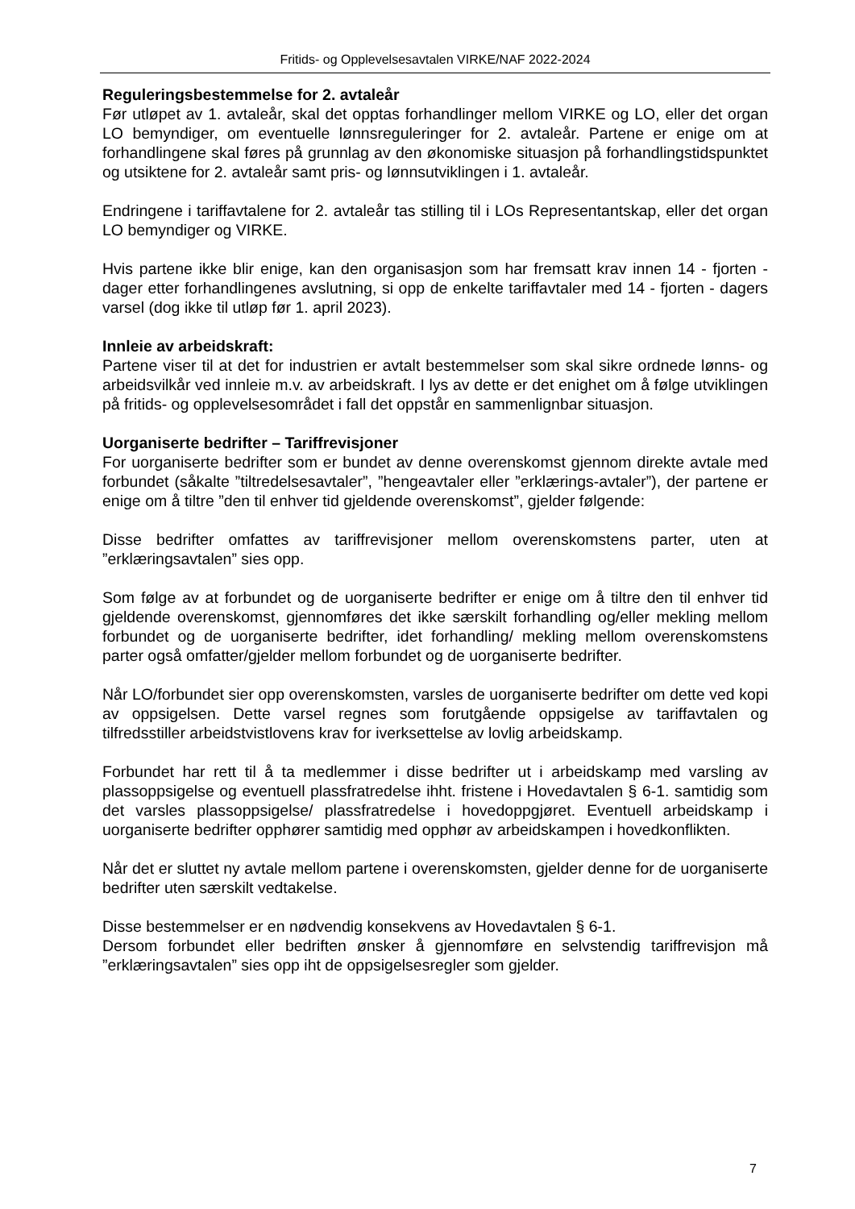Fritids- og Opplevelsesavtalen VIRKE/NAF 2022-2024
Reguleringsbestemmelse for 2. avtaleår
Før utløpet av 1. avtaleår, skal det opptas forhandlinger mellom VIRKE og LO, eller det organ LO bemyndiger, om eventuelle lønnsreguleringer for 2. avtaleår. Partene er enige om at forhandlingene skal føres på grunnlag av den økonomiske situasjon på forhandlingstidspunktet og utsiktene for 2. avtaleår samt pris- og lønnsutviklingen i 1. avtaleår.
Endringene i tariffavtalene for 2. avtaleår tas stilling til i LOs Representantskap, eller det organ LO bemyndiger og VIRKE.
Hvis partene ikke blir enige, kan den organisasjon som har fremsatt krav innen 14 - fjorten - dager etter forhandlingenes avslutning, si opp de enkelte tariffavtaler med 14 - fjorten - dagers varsel (dog ikke til utløp før 1. april 2023).
Innleie av arbeidskraft:
Partene viser til at det for industrien er avtalt bestemmelser som skal sikre ordnede lønns- og arbeidsvilkår ved innleie m.v. av arbeidskraft. I lys av dette er det enighet om å følge utviklingen på fritids- og opplevelsesområdet i fall det oppstår en sammenlignbar situasjon.
Uorganiserte bedrifter – Tariffrevisjoner
For uorganiserte bedrifter som er bundet av denne overenskomst gjennom direkte avtale med forbundet (såkalte ”tiltredelsesavtaler”, ”hengeavtaler eller ”erklærings-avtaler”), der partene er enige om å tiltre ”den til enhver tid gjeldende overenskomst”, gjelder følgende:
Disse bedrifter omfattes av tariffrevisjoner mellom overenskomstens parter, uten at ”erklæringsavtalen” sies opp.
Som følge av at forbundet og de uorganiserte bedrifter er enige om å tiltre den til enhver tid gjeldende overenskomst, gjennomføres det ikke særskilt forhandling og/eller mekling mellom forbundet og de uorganiserte bedrifter, idet forhandling/ mekling mellom overenskomstens parter også omfatter/gjelder mellom forbundet og de uorganiserte bedrifter.
Når LO/forbundet sier opp overenskomsten, varsles de uorganiserte bedrifter om dette ved kopi av oppsigelsen. Dette varsel regnes som forutgående oppsigelse av tariffavtalen og tilfredsstiller arbeidstvistlovens krav for iverksettelse av lovlig arbeidskamp.
Forbundet har rett til å ta medlemmer i disse bedrifter ut i arbeidskamp med varsling av plassoppsigelse og eventuell plassfratredelse ihht. fristene i Hovedavtalen § 6-1. samtidig som det varsles plassoppsigelse/ plassfratredelse i hovedoppgjøret. Eventuell arbeidskamp i uorganiserte bedrifter opphører samtidig med opphør av arbeidskampen i hovedkonflikten.
Når det er sluttet ny avtale mellom partene i overenskomsten, gjelder denne for de uorganiserte bedrifter uten særskilt vedtakelse.
Disse bestemmelser er en nødvendig konsekvens av Hovedavtalen § 6-1.
Dersom forbundet eller bedriften ønsker å gjennomføre en selvstendig tariffrevisjon må ”erklæringsavtalen” sies opp iht de oppsigelsesregler som gjelder.
7